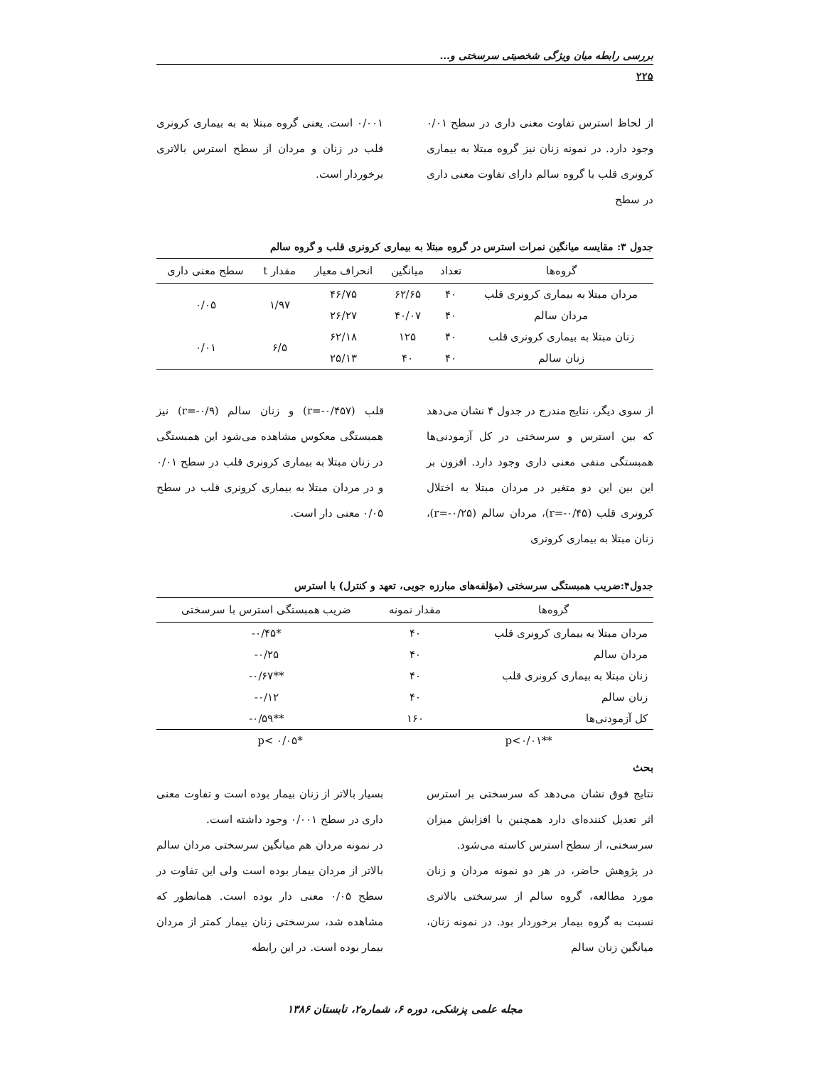بررسی رابطه میان ویژگی شخصیتی سرسختی و...
۲۲۵
از لحاظ استرس تفاوت معنی داری در سطح ۰/۰۱ وجود دارد. در نمونه زنان نیز گروه مبتلا به بیماری کرونری قلب با گروه سالم دارای تفاوت معنی داری در سطح
۰/۰۰۱ است. یعنی گروه مبتلا به به بیماری کرونری قلب در زنان و مردان از سطح استرس بالاتری برخوردار است.
جدول ۳: مقایسه میانگین نمرات استرس در گروه مبتلا به بیماری کرونری قلب و گروه سالم
| گروه‌ها | تعداد | میانگین | انحراف معیار | مقدار t | سطح معنی داری |
| --- | --- | --- | --- | --- | --- |
| مردان مبتلا به بیماری کرونری قلب | ۴۰ | ۶۲/۶۵ | ۴۶/۷۵ | ۱/۹۷ | ۰/۰۵ |
| مردان سالم | ۴۰ | ۴۰/۰۷ | ۲۶/۲۷ | | |
| زنان مبتلا به بیماری کرونری قلب | ۴۰ | ۱۲۵ | ۶۲/۱۸ | ۶/۵ | ۰/۰۱ |
| زنان سالم | ۴۰ | ۴۰ | ۲۵/۱۳ | | |
از سوی دیگر، نتایج مندرج در جدول ۴ نشان می‌دهد که بین استرس و سرسختی در کل آزمودنی‌ها همبستگی منفی معنی داری وجود دارد. افزون بر این بین این دو متغیر در مردان مبتلا به اختلال کرونری قلب (r=-۰/۴۵)، مردان سالم (r=-۰/۲۵)، زنان مبتلا به بیماری کرونری
قلب (r=-۰/۴۵۷) و زنان سالم (r=-۰/۹) نیز همبستگی معکوس مشاهده می‌شود این همبستگی در زنان مبتلا به بیماری کرونری قلب در سطح ۰/۰۱ و در مردان مبتلا به بیماری کرونری قلب در سطح ۰/۰۵ معنی دار است.
جدول۴:ضریب همبستگی سرسختی (مؤلفه‌های مبارزه جویی، تعهد و کنترل) با استرس
| گروه‌ها | مقدار نمونه | ضریب همبستگی استرس با سرسختی |
| --- | --- | --- |
| مردان مبتلا به بیماری کرونری قلب | ۴۰ | *۰/۴۵- |
| مردان سالم | ۴۰ | ۰/۲۵- |
| زنان مبتلا به بیماری کرونری قلب | ۴۰ | **۰/۶۷- |
| زنان سالم | ۴۰ | ۰/۱۲- |
| کل آزمودنی‌ها | ۱۶۰ | **۰/۵۹- |
**p<۰/۰۱ *p< ۰/۰۵
بحث
نتایج فوق نشان می‌دهد که سرسختی بر استرس اثر تعدیل کننده‌ای دارد همچنین با افزایش میزان سرسختی، از سطح استرس کاسته می‌شود.
در پژوهش حاضر، در هر دو نمونه مردان و زنان مورد مطالعه، گروه سالم از سرسختی بالاتری نسبت به گروه بیمار برخوردار بود. در نمونه زنان، میانگین زنان سالم
بسیار بالاتر از زنان بیمار بوده است و تفاوت معنی داری در سطح ۰/۰۰۱ وجود داشته است.
در نمونه مردان هم میانگین سرسختی مردان سالم بالاتر از مردان بیمار بوده است ولی این تفاوت در سطح ۰/۰۵ معنی دار بوده است. همانطور که مشاهده شد، سرسختی زنان بیمار کمتر از مردان بیمار بوده است. در این رابطه
مجله علمی پزشکی، دوره ۶، شماره۲، تابستان ۱۳۸۶